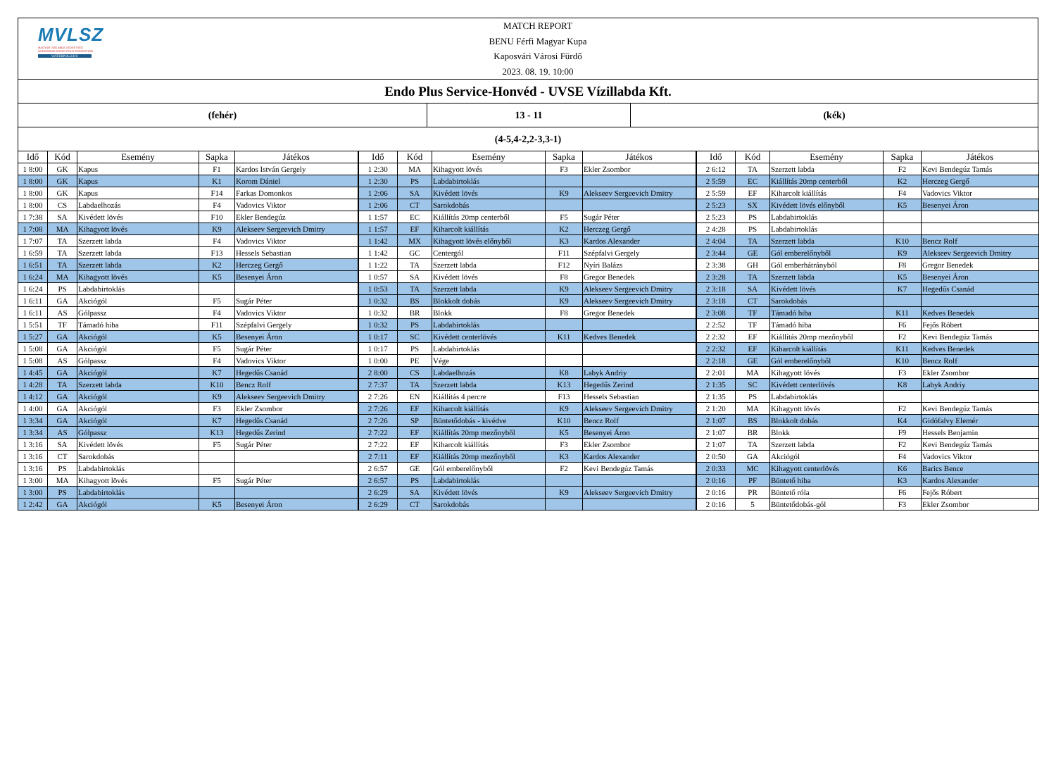MVLSZ
MAGYAR VÍZILABDA SZÖVETSÉG
HUNGARIAN WATER POLO FEDERATION
WATERPOLO.HU
MATCH REPORT
BENU Férfi Magyar Kupa
Kaposvári Városi Fürdő
2023. 08. 19. 10:00
Endo Plus Service-Honvéd - UVSE Vízillabda Kft.
(fehér) 13 - 11 (kék)
(4-5,4-2,2-3,3-1)
| Idő | Kód | Esemény | Sapka | Játékos | Idő | Kód | Esemény | Sapka | Játékos | Idő | Kód | Esemény | Sapka | Játékos |
| --- | --- | --- | --- | --- | --- | --- | --- | --- | --- | --- | --- | --- | --- | --- |
| 1 8:00 | GK | Kapus | F1 | Kardos István Gergely | 1 2:30 | MA | Kihagyott lövés | F3 | Ekler Zsombor | 2 6:12 | TA | Szerzett labda | F2 | Kevi Bendegúz Tamás |
| 1 8:00 | GK | Kapus | K1 | Korom Dániel | 1 2:30 | PS | Labdabirtoklás | | | 2 5:59 | EC | Kiállítás 20mp centerből | K2 | Herczeg Gergő |
| 1 8:00 | GK | Kapus | F14 | Farkas Domonkos | 1 2:06 | SA | Kivédett lövés | K9 | Alekseev Sergeevich Dmitry | 2 5:59 | EF | Kiharcolt kiállítás | F4 | Vadovics Viktor |
| 1 8:00 | CS | Labdaelhozás | F4 | Vadovics Viktor | 1 2:06 | CT | Sarokdobás | | | 2 5:23 | SX | Kivédett lövés előnyből | K5 | Besenyei Áron |
| 1 7:38 | SA | Kivédett lövés | F10 | Ekler Bendegúz | 1 1:57 | EC | Kiállítás 20mp centerből | F5 | Sugár Péter | 2 5:23 | PS | Labdabirtoklás | | |
| 1 7:08 | MA | Kihagyott lövés | K9 | Alekseev Sergeevich Dmitry | 1 1:57 | EF | Kiharcolt kiállítás | K2 | Herczeg Gergő | 2 4:28 | PS | Labdabirtoklás | | |
| 1 7:07 | TA | Szerzett labda | F4 | Vadovics Viktor | 1 1:42 | MX | Kihagyott lövés előnyből | K3 | Kardos Alexander | 2 4:04 | TA | Szerzett labda | K10 | Bencz Rolf |
| 1 6:59 | TA | Szerzett labda | F13 | Hessels Sebastian | 1 1:42 | GC | Centergól | F11 | Szépfalvi Gergely | 2 3:44 | GE | Gól emberelőnyből | K9 | Alekseev Sergeevich Dmitry |
| 1 6:51 | TA | Szerzett labda | K2 | Herczeg Gergő | 1 1:22 | TA | Szerzett labda | F12 | Nyíri Balázs | 2 3:38 | GH | Gól emberhátrányból | F8 | Gregor Benedek |
| 1 6:24 | MA | Kihagyott lövés | K5 | Besenyei Áron | 1 0:57 | SA | Kivédett lövés | F8 | Gregor Benedek | 2 3:28 | TA | Szerzett labda | K5 | Besenyei Áron |
| 1 6:24 | PS | Labdabirtoklás | | | 1 0:53 | TA | Szerzett labda | K9 | Alekseev Sergeevich Dmitry | 2 3:18 | SA | Kivédett lövés | K7 | Hegedűs Csanád |
| 1 6:11 | GA | Akciógól | F5 | Sugár Péter | 1 0:32 | BS | Blokkolt dobás | K9 | Alekseev Sergeevich Dmitry | 2 3:18 | CT | Sarokdobás | | |
| 1 6:11 | AS | Gólpassz | F4 | Vadovics Viktor | 1 0:32 | BR | Blokk | F8 | Gregor Benedek | 2 3:08 | TF | Támadó hiba | K11 | Kedves Benedek |
| 1 5:51 | TF | Támadó hiba | F11 | Szépfalvi Gergely | 1 0:32 | PS | Labdabirtoklás | | | 2 2:52 | TF | Támadó hiba | F6 | Fejős Róbert |
| 1 5:27 | GA | Akciógól | K5 | Besenyei Áron | 1 0:17 | SC | Kivédett centerlövés | K11 | Kedves Benedek | 2 2:32 | EF | Kiállítás 20mp mezőnyből | F2 | Kevi Bendegúz Tamás |
| 1 5:08 | GA | Akciógól | F5 | Sugár Péter | 1 0:17 | PS | Labdabirtoklás | | | 2 2:32 | EF | Kiharcolt kiállítás | K11 | Kedves Benedek |
| 1 5:08 | AS | Gólpassz | F4 | Vadovics Viktor | 1 0:00 | PE | Vége | | | 2 2:18 | GE | Gól emberelőnyből | K10 | Bencz Rolf |
| 1 4:45 | GA | Akciógól | K7 | Hegedűs Csanád | 2 8:00 | CS | Labdaelhozás | K8 | Labyk Andriy | 2 2:01 | MA | Kihagyott lövés | F3 | Ekler Zsombor |
| 1 4:28 | TA | Szerzett labda | K10 | Bencz Rolf | 2 7:37 | TA | Szerzett labda | K13 | Hegedűs Zerind | 2 1:35 | SC | Kivédett centerlövés | K8 | Labyk Andriy |
| 1 4:12 | GA | Akciógól | K9 | Alekseev Sergeevich Dmitry | 2 7:26 | EN | Kiállítás 4 percre | F13 | Hessels Sebastian | 2 1:35 | PS | Labdabirtoklás | | |
| 1 4:00 | GA | Akciógól | F3 | Ekler Zsombor | 2 7:26 | EF | Kiharcolt kiállítás | K9 | Alekseev Sergeevich Dmitry | 2 1:20 | MA | Kihagyott lövés | F2 | Kevi Bendegúz Tamás |
| 1 3:34 | GA | Akciógól | K7 | Hegedűs Csanád | 2 7:26 | SP | Büntetődobás - kivédve | K10 | Bencz Rolf | 2 1:07 | BS | Blokkolt dobás | K4 | Gidófalvy Elemér |
| 1 3:34 | AS | Gólpassz | K13 | Hegedűs Zerind | 2 7:22 | EF | Kiállítás 20mp mezőnyből | K5 | Besenyei Áron | 2 1:07 | BR | Blokk | F9 | Hessels Benjamin |
| 1 3:16 | SA | Kivédett lövés | F5 | Sugár Péter | 2 7:22 | EF | Kiharcolt kiállítás | F3 | Ekler Zsombor | 2 1:07 | TA | Szerzett labda | F2 | Kevi Bendegúz Tamás |
| 1 3:16 | CT | Sarokdobás | | | 2 7:11 | EF | Kiállítás 20mp mezőnyből | K3 | Kardos Alexander | 2 0:50 | GA | Akciógól | F4 | Vadovics Viktor |
| 1 3:16 | PS | Labdabirtoklás | | | 2 6:57 | GE | Gól emberelőnyből | F2 | Kevi Bendegúz Tamás | 2 0:33 | MC | Kihagyott centerlövés | K6 | Barics Bence |
| 1 3:00 | MA | Kihagyott lövés | F5 | Sugár Péter | 2 6:57 | PS | Labdabirtoklás | | | 2 0:16 | PF | Büntető hiba | K3 | Kardos Alexander |
| 1 3:00 | PS | Labdabirtoklás | | | 2 6:29 | SA | Kivédett lövés | K9 | Alekseev Sergeevich Dmitry | 2 0:16 | PR | Büntető róla | F6 | Fejős Róbert |
| 1 2:42 | GA | Akciógól | K5 | Besenyei Áron | 2 6:29 | CT | Sarokdobás | | | 2 0:16 | 5 | Büntetődobás-gól | F3 | Ekler Zsombor |